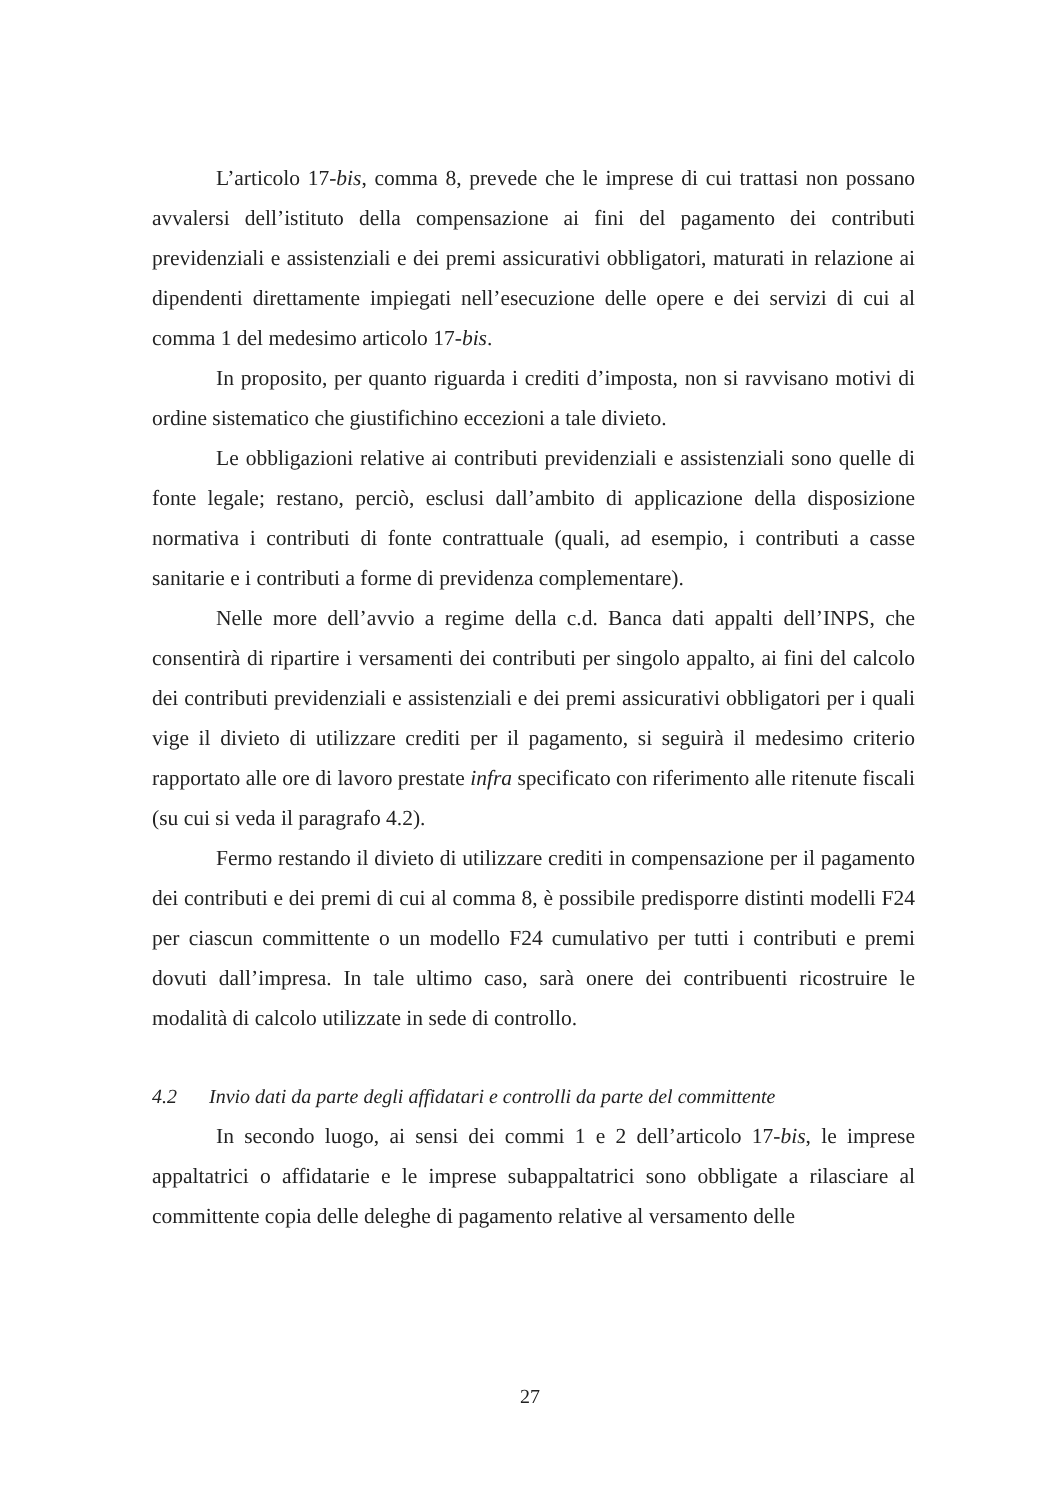L’articolo 17-bis, comma 8, prevede che le imprese di cui trattasi non possano avvalersi dell’istituto della compensazione ai fini del pagamento dei contributi previdenziali e assistenziali e dei premi assicurativi obbligatori, maturati in relazione ai dipendenti direttamente impiegati nell’esecuzione delle opere e dei servizi di cui al comma 1 del medesimo articolo 17-bis.
In proposito, per quanto riguarda i crediti d’imposta, non si ravvisano motivi di ordine sistematico che giustifichino eccezioni a tale divieto.
Le obbligazioni relative ai contributi previdenziali e assistenziali sono quelle di fonte legale; restano, perciò, esclusi dall’ambito di applicazione della disposizione normativa i contributi di fonte contrattuale (quali, ad esempio, i contributi a casse sanitarie e i contributi a forme di previdenza complementare).
Nelle more dell’avvio a regime della c.d. Banca dati appalti dell’INPS, che consentirà di ripartire i versamenti dei contributi per singolo appalto, ai fini del calcolo dei contributi previdenziali e assistenziali e dei premi assicurativi obbligatori per i quali vige il divieto di utilizzare crediti per il pagamento, si seguirà il medesimo criterio rapportato alle ore di lavoro prestate infra specificato con riferimento alle ritenute fiscali (su cui si veda il paragrafo 4.2).
Fermo restando il divieto di utilizzare crediti in compensazione per il pagamento dei contributi e dei premi di cui al comma 8, è possibile predisporre distinti modelli F24 per ciascun committente o un modello F24 cumulativo per tutti i contributi e premi dovuti dall’impresa. In tale ultimo caso, sarà onere dei contribuenti ricostruire le modalità di calcolo utilizzate in sede di controllo.
4.2 Invio dati da parte degli affidatari e controlli da parte del committente
In secondo luogo, ai sensi dei commi 1 e 2 dell’articolo 17-bis, le imprese appaltatrici o affidatarie e le imprese subappaltatrici sono obbligate a rilasciare al committente copia delle deleghe di pagamento relative al versamento delle
27